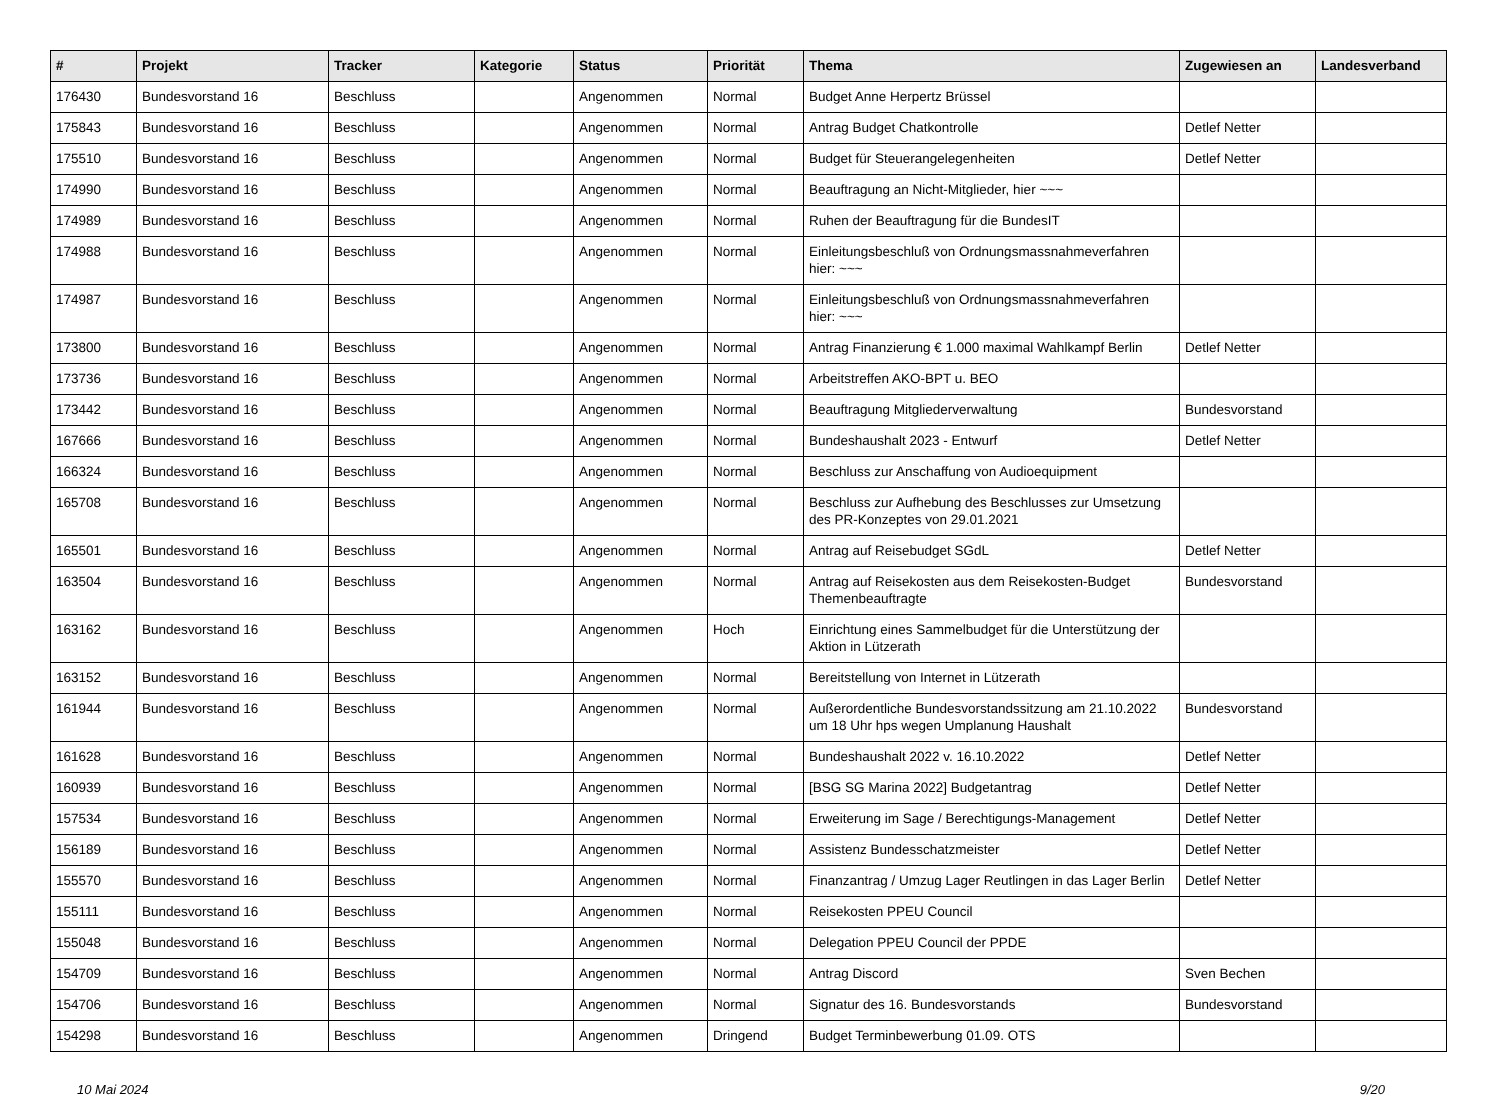| # | Projekt | Tracker | Kategorie | Status | Priorität | Thema | Zugewiesen an | Landesverband |
| --- | --- | --- | --- | --- | --- | --- | --- | --- |
| 176430 | Bundesvorstand 16 | Beschluss | | Angenommen | Normal | Budget Anne Herpertz Brüssel | | |
| 175843 | Bundesvorstand 16 | Beschluss | | Angenommen | Normal | Antrag Budget Chatkontrolle | Detlef Netter | |
| 175510 | Bundesvorstand 16 | Beschluss | | Angenommen | Normal | Budget für Steuerangelegenheiten | Detlef Netter | |
| 174990 | Bundesvorstand 16 | Beschluss | | Angenommen | Normal | Beauftragung an Nicht-Mitglieder, hier ~~~ | | |
| 174989 | Bundesvorstand 16 | Beschluss | | Angenommen | Normal | Ruhen der Beauftragung für die BundesIT | | |
| 174988 | Bundesvorstand 16 | Beschluss | | Angenommen | Normal | Einleitungsbeschluß von Ordnungsmassnahmeverfahren hier: ~~~ | | |
| 174987 | Bundesvorstand 16 | Beschluss | | Angenommen | Normal | Einleitungsbeschluß von Ordnungsmassnahmeverfahren hier: ~~~ | | |
| 173800 | Bundesvorstand 16 | Beschluss | | Angenommen | Normal | Antrag Finanzierung € 1.000 maximal Wahlkampf Berlin | Detlef Netter | |
| 173736 | Bundesvorstand 16 | Beschluss | | Angenommen | Normal | Arbeitstreffen AKO-BPT u. BEO | | |
| 173442 | Bundesvorstand 16 | Beschluss | | Angenommen | Normal | Beauftragung Mitgliederverwaltung | Bundesvorstand | |
| 167666 | Bundesvorstand 16 | Beschluss | | Angenommen | Normal | Bundeshaushalt 2023 - Entwurf | Detlef Netter | |
| 166324 | Bundesvorstand 16 | Beschluss | | Angenommen | Normal | Beschluss zur Anschaffung von Audioequipment | | |
| 165708 | Bundesvorstand 16 | Beschluss | | Angenommen | Normal | Beschluss zur Aufhebung des Beschlusses zur Umsetzung des PR-Konzeptes von 29.01.2021 | | |
| 165501 | Bundesvorstand 16 | Beschluss | | Angenommen | Normal | Antrag auf Reisebudget SGdL | Detlef Netter | |
| 163504 | Bundesvorstand 16 | Beschluss | | Angenommen | Normal | Antrag auf Reisekosten aus dem Reisekosten-Budget Themenbeauftragte | Bundesvorstand | |
| 163162 | Bundesvorstand 16 | Beschluss | | Angenommen | Hoch | Einrichtung eines Sammelbudget für die Unterstützung der Aktion in Lützerath | | |
| 163152 | Bundesvorstand 16 | Beschluss | | Angenommen | Normal | Bereitstellung von Internet in Lützerath | | |
| 161944 | Bundesvorstand 16 | Beschluss | | Angenommen | Normal | Außerordentliche Bundesvorstandssitzung am 21.10.2022 um 18 Uhr hps wegen Umplanung Haushalt | Bundesvorstand | |
| 161628 | Bundesvorstand 16 | Beschluss | | Angenommen | Normal | Bundeshaushalt 2022 v. 16.10.2022 | Detlef Netter | |
| 160939 | Bundesvorstand 16 | Beschluss | | Angenommen | Normal | [BSG SG Marina 2022] Budgetantrag | Detlef Netter | |
| 157534 | Bundesvorstand 16 | Beschluss | | Angenommen | Normal | Erweiterung im Sage / Berechtigungs-Management | Detlef Netter | |
| 156189 | Bundesvorstand 16 | Beschluss | | Angenommen | Normal | Assistenz Bundesschatzmeister | Detlef Netter | |
| 155570 | Bundesvorstand 16 | Beschluss | | Angenommen | Normal | Finanzantrag / Umzug Lager Reutlingen in das Lager Berlin | Detlef Netter | |
| 155111 | Bundesvorstand 16 | Beschluss | | Angenommen | Normal | Reisekosten PPEU Council | | |
| 155048 | Bundesvorstand 16 | Beschluss | | Angenommen | Normal | Delegation PPEU Council der PPDE | | |
| 154709 | Bundesvorstand 16 | Beschluss | | Angenommen | Normal | Antrag Discord | Sven Bechen | |
| 154706 | Bundesvorstand 16 | Beschluss | | Angenommen | Normal | Signatur des 16. Bundesvorstands | Bundesvorstand | |
| 154298 | Bundesvorstand 16 | Beschluss | | Angenommen | Dringend | Budget Terminbewerbung 01.09. OTS | | |
10 Mai 2024 9/20